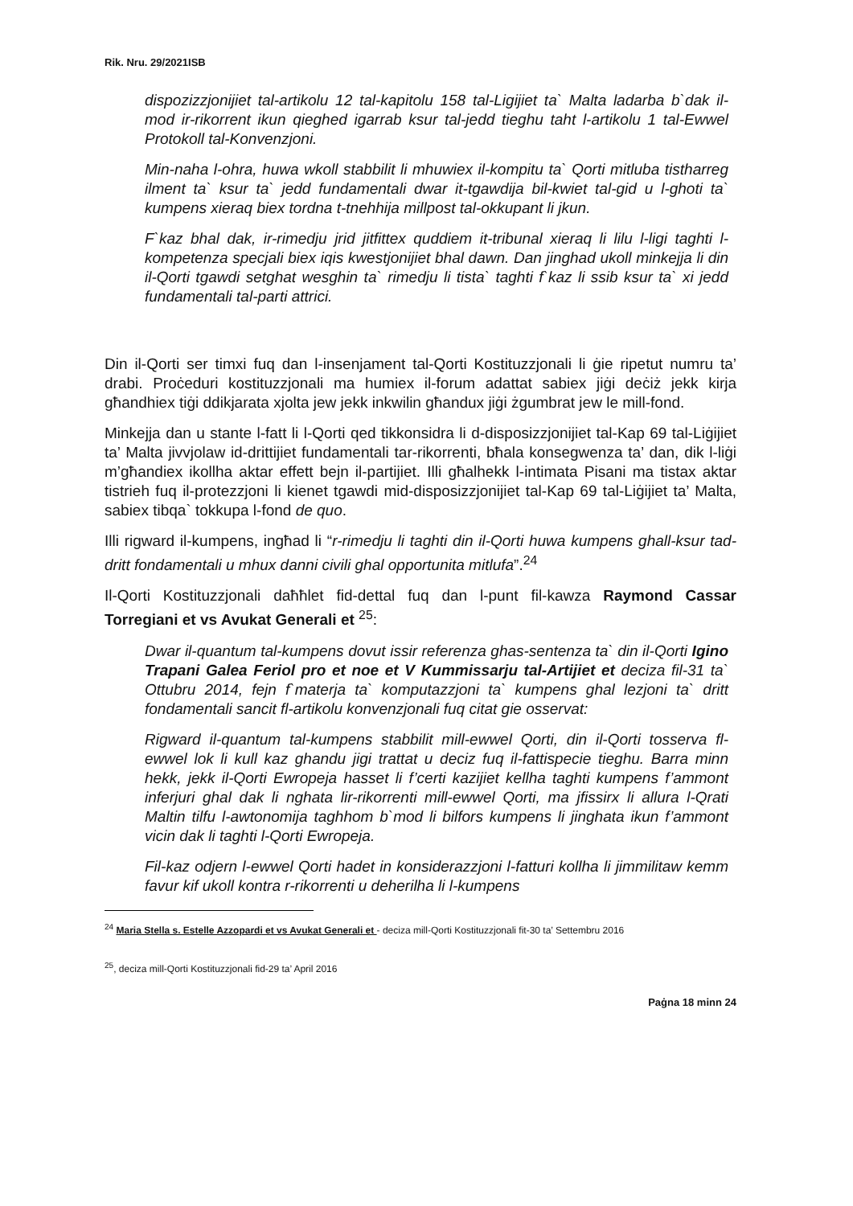Rik. Nru. 29/2021ISB
dispozizzjonijiet tal-artikolu 12 tal-kapitolu 158 tal-Ligijiet ta` Malta ladarba b`dak il-mod ir-rikorrent ikun qieghed igarrab ksur tal-jedd tieghu taht l-artikolu 1 tal-Ewwel Protokoll tal-Konvenzjoni.
Min-naha l-ohra, huwa wkoll stabbilit li mhuwiex il-kompitu ta` Qorti mitluba tistharreg ilment ta` ksur ta` jedd fundamentali dwar it-tgawdija bil-kwiet tal-gid u l-ghoti ta` kumpens xieraq biex tordna t-tnehhija millpost tal-okkupant li jkun.
F`kaz bhal dak, ir-rimedju jrid jitfittex quddiem it-tribunal xieraq li lilu l-ligi taghti l-kompetenza specjali biex iqis kwestjonijiet bhal dawn. Dan jinghad ukoll minkejja li din il-Qorti tgawdi setghat wesghin ta` rimedju li tista` taghti f`kaz li ssib ksur ta` xi jedd fundamentali tal-parti attrici.
Din il-Qorti ser timxi fuq dan l-insenjament tal-Qorti Kostituzzjonali li ġie ripetut numru ta’ drabi. Proċeduri kostituzzjonali ma humiex il-forum adattat sabiex jiġi deċiż jekk kirja għandhiex tiġi ddikjarata xjolta jew jekk inkwilin għandux jiġi żgumbrat jew le mill-fond.
Minkejja dan u stante l-fatt li l-Qorti qed tikkonsidra li d-disposizzjonijiet tal-Kap 69 tal-Liġijiet ta’ Malta jivvjolaw id-drittijiet fundamentali tar-rikorrenti, bħala konsegwenza ta’ dan, dik l-liġi m’għandiex ikollha aktar effett bejn il-partijiet. Illi għalhekk l-intimata Pisani ma tistax aktar tistrieh fuq il-protezzjoni li kienet tgawdi mid-disposizzjonijiet tal-Kap 69 tal-Liġijiet ta’ Malta, sabiex tibqa` tokkupa l-fond de quo.
Illi rigward il-kumpens, ingħad li “r-rimedju li taghti din il-Qorti huwa kumpens ghall-ksur tad-dritt fondamentali u mhux danni civili ghal opportunita mitlufa”.<sup>24</sup>
Il-Qorti Kostituzzjonali daħħlet fid-dettal fuq dan l-punt fil-kawza Raymond Cassar Torregiani et vs Avukat Generali et <sup>25</sup>:
Dwar il-quantum tal-kumpens dovut issir referenza ghas-sentenza ta` din il-Qorti Igino Trapani Galea Feriol pro et noe et V Kummissarju tal-Artijiet et deciza fil-31 ta` Ottubru 2014, fejn f`materja ta` komputazzjoni ta` kumpens ghal lezjoni ta` dritt fondamentali sancit fl-artikolu konvenzjonali fuq citat gie osservat:
Rigward il-quantum tal-kumpens stabbilit mill-ewwel Qorti, din il-Qorti tosserva fl-ewwel lok li kull kaz ghandu jigi trattat u deciz fuq il-fattispecie tieghu. Barra minn hekk, jekk il-Qorti Ewropeja hasset li f’certi kazijiet kellha taghti kumpens f’ammont inferjuri ghal dak li nghata lir-rikorrenti mill-ewwel Qorti, ma jfissirx li allura l-Qrati Maltin tilfu l-awtonomija taghhom b`mod li bilfors kumpens li jinghata ikun f’ammont vicin dak li taghti l-Qorti Ewropeja.
Fil-kaz odjern l-ewwel Qorti hadet in konsiderazzjoni l-fatturi kollha li jimmilitaw kemm favur kif ukoll kontra r-rikorrenti u deherilha li l-kumpens
<sup>24</sup> Maria Stella s. Estelle Azzopardi et vs Avukat Generali et - deciza mill-Qorti Kostituzzjonali fit-30 ta’ Settembru 2016
<sup>25</sup>, deciza mill-Qorti Kostituzzjonali fid-29 ta’ April 2016
Paġna 18 minn 24